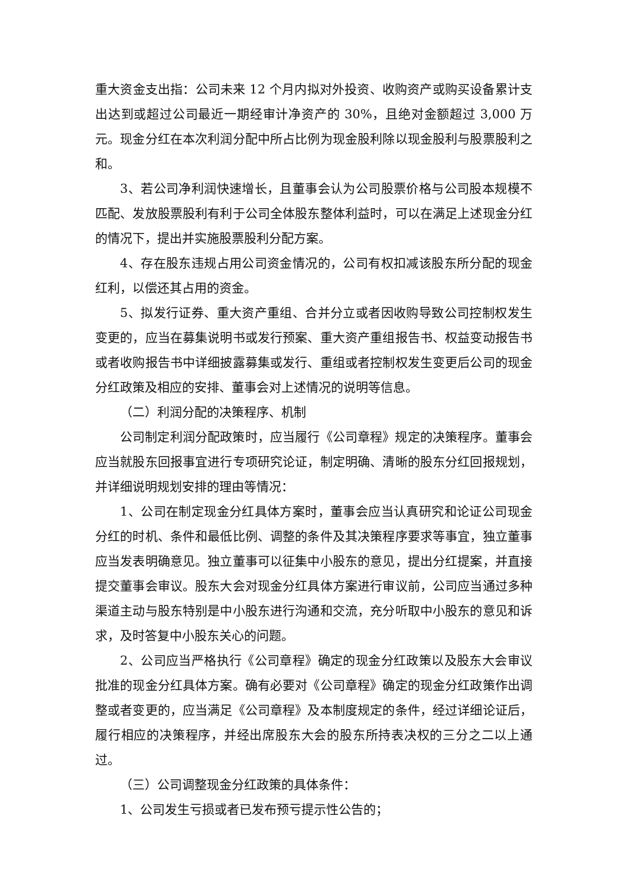重大资金支出指：公司未来 12 个月内拟对外投资、收购资产或购买设备累计支出达到或超过公司最近一期经审计净资产的 30%，且绝对金额超过 3,000 万元。现金分红在本次利润分配中所占比例为现金股利除以现金股利与股票股利之和。
3、若公司净利润快速增长，且董事会认为公司股票价格与公司股本规模不匹配、发放股票股利有利于公司全体股东整体利益时，可以在满足上述现金分红的情况下，提出并实施股票股利分配方案。
4、存在股东违规占用公司资金情况的，公司有权扣减该股东所分配的现金红利，以偿还其占用的资金。
5、拟发行证券、重大资产重组、合并分立或者因收购导致公司控制权发生变更的，应当在募集说明书或发行预案、重大资产重组报告书、权益变动报告书或者收购报告书中详细披露募集或发行、重组或者控制权发生变更后公司的现金分红政策及相应的安排、董事会对上述情况的说明等信息。
（二）利润分配的决策程序、机制
公司制定利润分配政策时，应当履行《公司章程》规定的决策程序。董事会应当就股东回报事宜进行专项研究论证，制定明确、清晰的股东分红回报规划，并详细说明规划安排的理由等情况：
1、公司在制定现金分红具体方案时，董事会应当认真研究和论证公司现金分红的时机、条件和最低比例、调整的条件及其决策程序要求等事宜，独立董事应当发表明确意见。独立董事可以征集中小股东的意见，提出分红提案，并直接提交董事会审议。股东大会对现金分红具体方案进行审议前，公司应当通过多种渠道主动与股东特别是中小股东进行沟通和交流，充分听取中小股东的意见和诉求，及时答复中小股东关心的问题。
2、公司应当严格执行《公司章程》确定的现金分红政策以及股东大会审议批准的现金分红具体方案。确有必要对《公司章程》确定的现金分红政策作出调整或者变更的，应当满足《公司章程》及本制度规定的条件，经过详细论证后，履行相应的决策程序，并经出席股东大会的股东所持表决权的三分之二以上通过。
（三）公司调整现金分红政策的具体条件：
1、公司发生亏损或者已发布预亏提示性公告的；